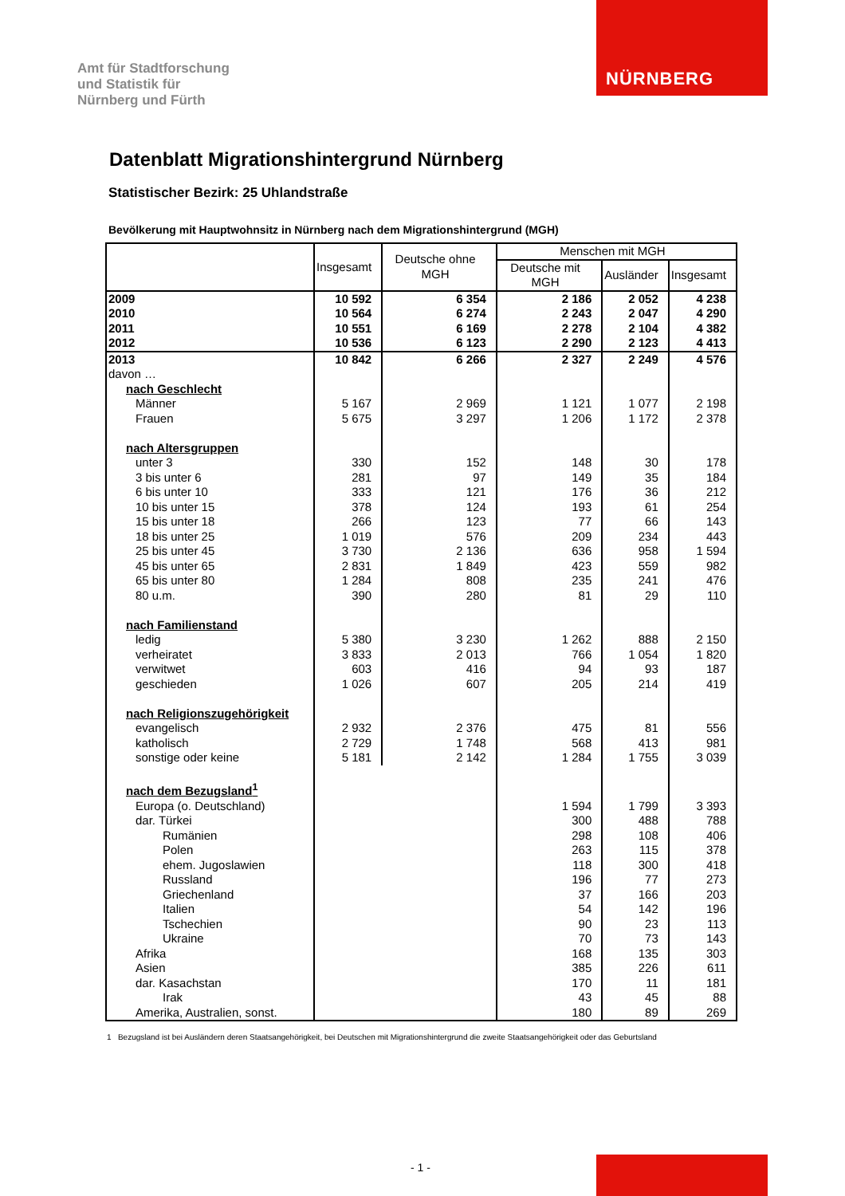NÜRNBERG
Amt für Stadtforschung
und Statistik für
Nürnberg und Fürth
Datenblatt Migrationshintergrund Nürnberg
Statistischer Bezirk: 25 Uhlandstraße
Bevölkerung mit Hauptwohnsitz in Nürnberg nach dem Migrationshintergrund (MGH)
| | Insgesamt | Deutsche ohne MGH | Menschen mit MGH | | |
| --- | --- | --- | --- | --- | --- |
| | | | Deutsche mit MGH | Ausländer | Insgesamt |
| 2009 | 10 592 | 6 354 | 2 186 | 2 052 | 4 238 |
| 2010 | 10 564 | 6 274 | 2 243 | 2 047 | 4 290 |
| 2011 | 10 551 | 6 169 | 2 278 | 2 104 | 4 382 |
| 2012 | 10 536 | 6 123 | 2 290 | 2 123 | 4 413 |
| 2013 | 10 842 | 6 266 | 2 327 | 2 249 | 4 576 |
| davon … | | | | | |
| nach Geschlecht | | | | | |
| Männer | 5 167 | 2 969 | 1 121 | 1 077 | 2 198 |
| Frauen | 5 675 | 3 297 | 1 206 | 1 172 | 2 378 |
| nach Altersgruppen | | | | | |
| unter 3 | 330 | 152 | 148 | 30 | 178 |
| 3 bis unter 6 | 281 | 97 | 149 | 35 | 184 |
| 6 bis unter 10 | 333 | 121 | 176 | 36 | 212 |
| 10 bis unter 15 | 378 | 124 | 193 | 61 | 254 |
| 15 bis unter 18 | 266 | 123 | 77 | 66 | 143 |
| 18 bis unter 25 | 1 019 | 576 | 209 | 234 | 443 |
| 25 bis unter 45 | 3 730 | 2 136 | 636 | 958 | 1 594 |
| 45 bis unter 65 | 2 831 | 1 849 | 423 | 559 | 982 |
| 65 bis unter 80 | 1 284 | 808 | 235 | 241 | 476 |
| 80 u.m. | 390 | 280 | 81 | 29 | 110 |
| nach Familienstand | | | | | |
| ledig | 5 380 | 3 230 | 1 262 | 888 | 2 150 |
| verheiratet | 3 833 | 2 013 | 766 | 1 054 | 1 820 |
| verwitwet | 603 | 416 | 94 | 93 | 187 |
| geschieden | 1 026 | 607 | 205 | 214 | 419 |
| nach Religionszugehörigkeit | | | | | |
| evangelisch | 2 932 | 2 376 | 475 | 81 | 556 |
| katholisch | 2 729 | 1 748 | 568 | 413 | 981 |
| sonstige oder keine | 5 181 | 2 142 | 1 284 | 1 755 | 3 039 |
| nach dem Bezugsland<sup>1</sup> | | | | | |
| Europa (o. Deutschland) | | | 1 594 | 1 799 | 3 393 |
| dar. Türkei | | | 300 | 488 | 788 |
| Rumänien | | | 298 | 108 | 406 |
| Polen | | | 263 | 115 | 378 |
| ehem. Jugoslawien | | | 118 | 300 | 418 |
| Russland | | | 196 | 77 | 273 |
| Griechenland | | | 37 | 166 | 203 |
| Italien | | | 54 | 142 | 196 |
| Tschechien | | | 90 | 23 | 113 |
| Ukraine | | | 70 | 73 | 143 |
| Afrika | | | 168 | 135 | 303 |
| Asien | | | 385 | 226 | 611 |
| dar. Kasachstan | | | 170 | 11 | 181 |
| Irak | | | 43 | 45 | 88 |
| Amerika, Australien, sonst. | | | 180 | 89 | 269 |
1 Bezugsland ist bei Ausländern deren Staatsangehörigkeit, bei Deutschen mit Migrationshintergrund die zweite Staatsangehörigkeit oder das Geburtsland
- 1 -